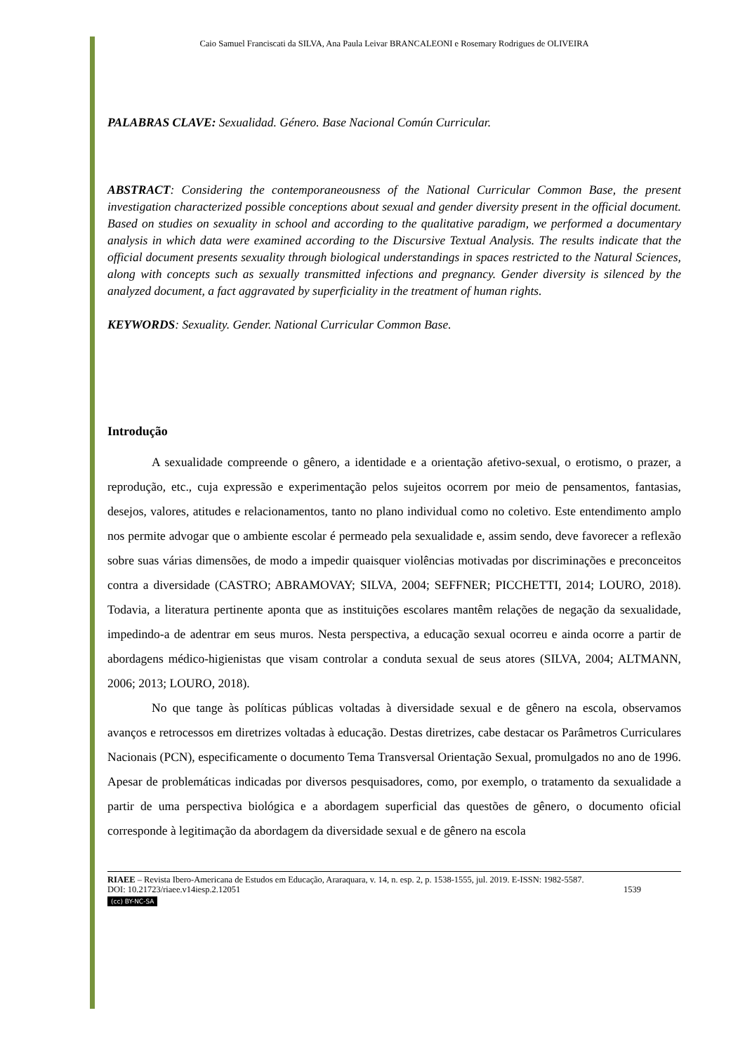Caio Samuel Franciscati da SILVA, Ana Paula Leivar BRANCALEONI e Rosemary Rodrigues de OLIVEIRA
PALABRAS CLAVE: Sexualidad. Género. Base Nacional Común Curricular.
ABSTRACT: Considering the contemporaneousness of the National Curricular Common Base, the present investigation characterized possible conceptions about sexual and gender diversity present in the official document. Based on studies on sexuality in school and according to the qualitative paradigm, we performed a documentary analysis in which data were examined according to the Discursive Textual Analysis. The results indicate that the official document presents sexuality through biological understandings in spaces restricted to the Natural Sciences, along with concepts such as sexually transmitted infections and pregnancy. Gender diversity is silenced by the analyzed document, a fact aggravated by superficiality in the treatment of human rights.
KEYWORDS: Sexuality. Gender. National Curricular Common Base.
Introdução
A sexualidade compreende o gênero, a identidade e a orientação afetivo-sexual, o erotismo, o prazer, a reprodução, etc., cuja expressão e experimentação pelos sujeitos ocorrem por meio de pensamentos, fantasias, desejos, valores, atitudes e relacionamentos, tanto no plano individual como no coletivo. Este entendimento amplo nos permite advogar que o ambiente escolar é permeado pela sexualidade e, assim sendo, deve favorecer a reflexão sobre suas várias dimensões, de modo a impedir quaisquer violências motivadas por discriminações e preconceitos contra a diversidade (CASTRO; ABRAMOVAY; SILVA, 2004; SEFFNER; PICCHETTI, 2014; LOURO, 2018). Todavia, a literatura pertinente aponta que as instituições escolares mantêm relações de negação da sexualidade, impedindo-a de adentrar em seus muros. Nesta perspectiva, a educação sexual ocorreu e ainda ocorre a partir de abordagens médico-higienistas que visam controlar a conduta sexual de seus atores (SILVA, 2004; ALTMANN, 2006; 2013; LOURO, 2018).
No que tange às políticas públicas voltadas à diversidade sexual e de gênero na escola, observamos avanços e retrocessos em diretrizes voltadas à educação. Destas diretrizes, cabe destacar os Parâmetros Curriculares Nacionais (PCN), especificamente o documento Tema Transversal Orientação Sexual, promulgados no ano de 1996. Apesar de problemáticas indicadas por diversos pesquisadores, como, por exemplo, o tratamento da sexualidade a partir de uma perspectiva biológica e a abordagem superficial das questões de gênero, o documento oficial corresponde à legitimação da abordagem da diversidade sexual e de gênero na escola
RIAEE – Revista Ibero-Americana de Estudos em Educação, Araraquara, v. 14, n. esp. 2, p. 1538-1555, jul. 2019. E-ISSN: 1982-5587.
DOI: 10.21723/riaee.v14iesp.2.12051 1539
(cc) BY-NC-SA